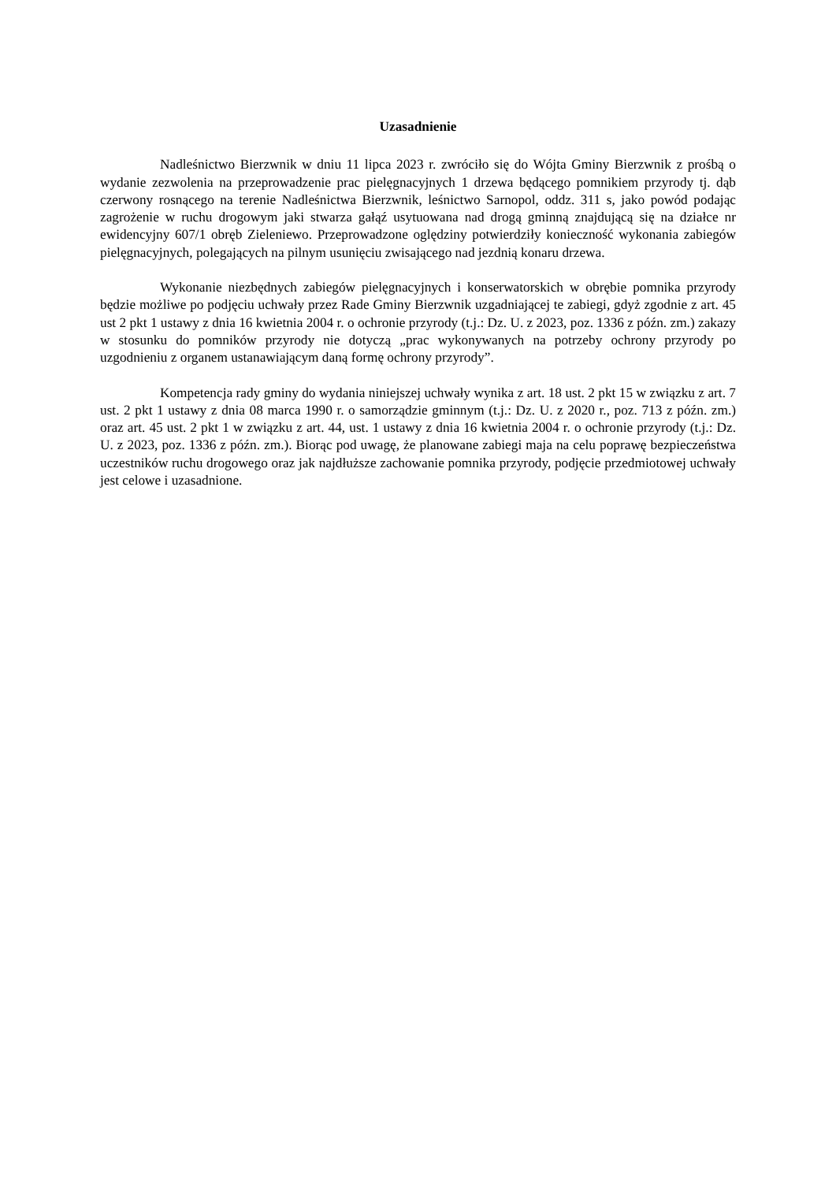Uzasadnienie
Nadleśnictwo Bierzwnik w dniu 11 lipca 2023 r. zwróciło się do Wójta Gminy Bierzwnik z prośbą o wydanie zezwolenia na przeprowadzenie prac pielęgnacyjnych 1 drzewa będącego pomnikiem przyrody tj. dąb czerwony rosnącego na terenie Nadleśnictwa Bierzwnik, leśnictwo Sarnopol, oddz. 311 s, jako powód podając zagrożenie w ruchu drogowym jaki stwarza gałąź usytuowana nad drogą gminną znajdującą się na działce nr ewidencyjny 607/1 obręb Zieleniewo. Przeprowadzone oględziny potwierdziły konieczność wykonania zabiegów pielęgnacyjnych, polegających na pilnym usunięciu zwisającego nad jezdnią konaru drzewa.
Wykonanie niezbędnych zabiegów pielęgnacyjnych i konserwatorskich w obrębie pomnika przyrody będzie możliwe po podjęciu uchwały przez Rade Gminy Bierzwnik uzgadniającej te zabiegi, gdyż zgodnie z art. 45 ust 2 pkt 1 ustawy z dnia 16 kwietnia 2004 r. o ochronie przyrody (t.j.: Dz. U. z 2023, poz. 1336 z późn. zm.) zakazy w stosunku do pomników przyrody nie dotyczą „prac wykonywanych na potrzeby ochrony przyrody po uzgodnieniu z organem ustanawiającym daną formę ochrony przyrody”.
Kompetencja rady gminy do wydania niniejszej uchwały wynika z art. 18 ust. 2 pkt 15 w związku z art. 7 ust. 2 pkt 1 ustawy z dnia 08 marca 1990 r. o samorządzie gminnym (t.j.: Dz. U. z 2020 r., poz. 713 z późn. zm.) oraz art. 45 ust. 2 pkt 1 w związku z art. 44, ust. 1 ustawy z dnia 16 kwietnia 2004 r. o ochronie przyrody (t.j.: Dz. U. z 2023, poz. 1336 z późn. zm.). Biorąc pod uwagę, że planowane zabiegi maja na celu poprawę bezpieczeństwa uczestników ruchu drogowego oraz jak najdłuższe zachowanie pomnika przyrody, podjęcie przedmiotowej uchwały jest celowe i uzasadnione.